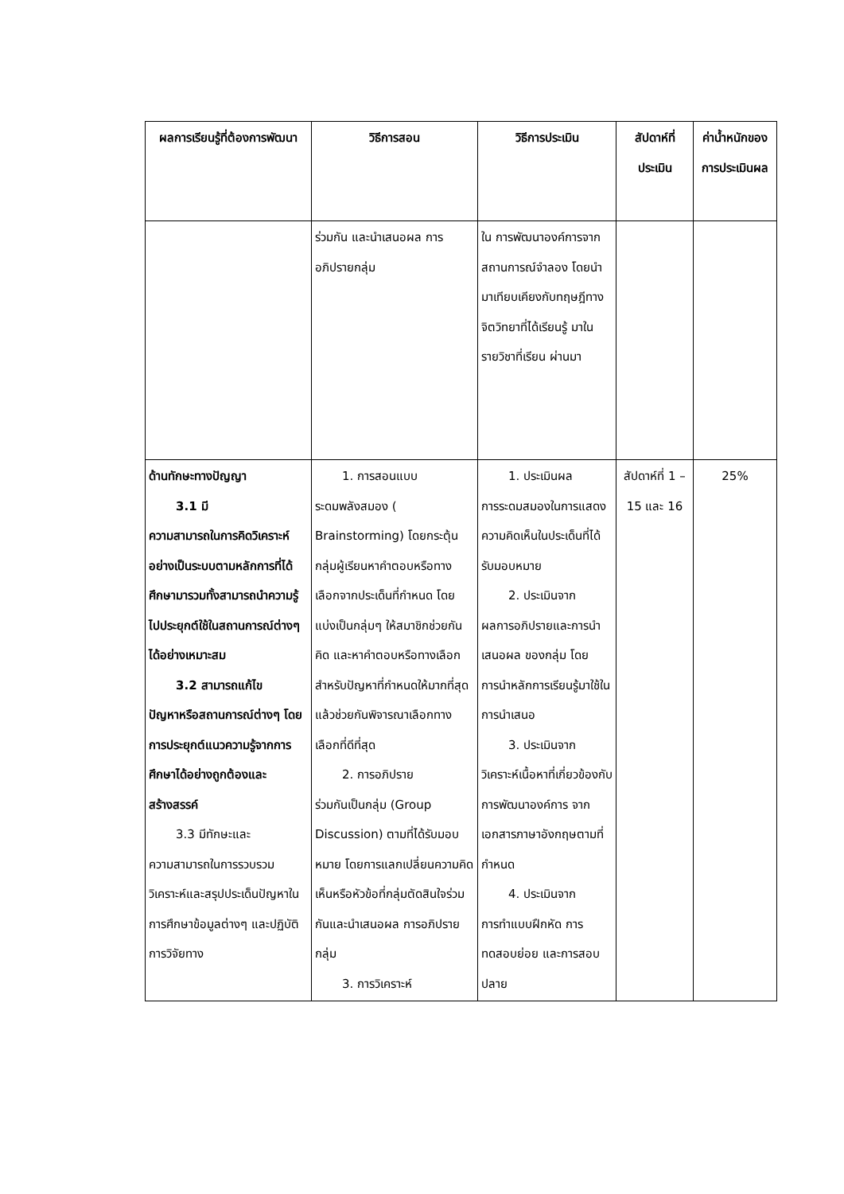| ผลการเรียนรู้ที่ต้องการพัฒนา | วิธีการสอน | วิธีการประเมิน | สัปดาห์ที่ประเมิน | ค่าน้ำหนักของการประเมินผล |
| --- | --- | --- | --- | --- |
| | ร่วมกัน และนำเสนอผล การอภิปรายกลุ่ม | ใน การพัฒนาองค์การจาก สถานการณ์จำลอง โดยนำมาเทียบเคียงกับทฤษฎีทาง จิตวิทยาที่ได้เรียนรู้ มาในรายวิชาที่เรียน ผ่านมา | | |
| ด้านทักษะทางปัญญา 3.1 มี ความสามารถในการคิดวิเคราะห์อย่างเป็นระบบตามหลักการที่ได้ศึกษามารวมทั้งสามารถนำความรู้ไปประยุกต์ใช้ในสถานการณ์ต่างๆ ได้อย่างเหมาะสม 3.2 สามารถแก้ไข ปัญหาหรือสถานการณ์ต่างๆ โดยการประยุกต์แนวความรู้จากการศึกษาได้อย่างถูกต้องและสร้างสรรค์ 3.3 มีทักษะและ ความสามารถในการรวบรวม วิเคราะห์และสรุปประเด็นปัญหาในการศึกษาข้อมูลต่างๆ และปฏิบัติการวิจัยทาง | 1. การสอนแบบ ระดมพลังสมอง ( Brainstorming) โดยกระตุ้นกลุ่มผู้เรียนหาคำตอบหรือทางเลือกจากประเด็นที่กำหนด โดยแบ่งเป็นกลุ่มๆ ให้สมาชิกช่วยกันคิด และหาคำตอบหรือทางเลือก สำหรับปัญหาที่กำหนดให้มากที่สุด แล้วช่วยกันพิจารณาเลือกทางเลือกที่ดีที่สุด 2. การอภิปราย ร่วมกันเป็นกลุ่ม (Group Discussion) ตามที่ได้รับมอบหมาย โดยการแลกเปลี่ยนความคิดเห็นหรือหัวข้อที่กลุ่มตัดสินใจร่วมกันและนำเสนอผล การอภิปรายกลุ่ม 3. การวิเคราะห์ | 1. ประเมินผล การระดมสมองในการแสดงความคิดเห็นในประเด็นที่ได้รับมอบหมาย 2. ประเมินจาก ผลการอภิปรายและการนำเสนอผล ของกลุ่ม โดยการนำหลักการเรียนรู้มาใช้ในการนำเสนอ 3. ประเมินจาก วิเคราะห์เนื้อหาที่เกี่ยวข้องกับ การพัฒนาองค์การ จากเอกสารภาษาอังกฤษตามที่กำหนด 4. ประเมินจาก การทำแบบฝึกหัด การทดสอบย่อย และการสอบปลาย | สัปดาห์ที่ 1 – 15 และ 16 | 25% |